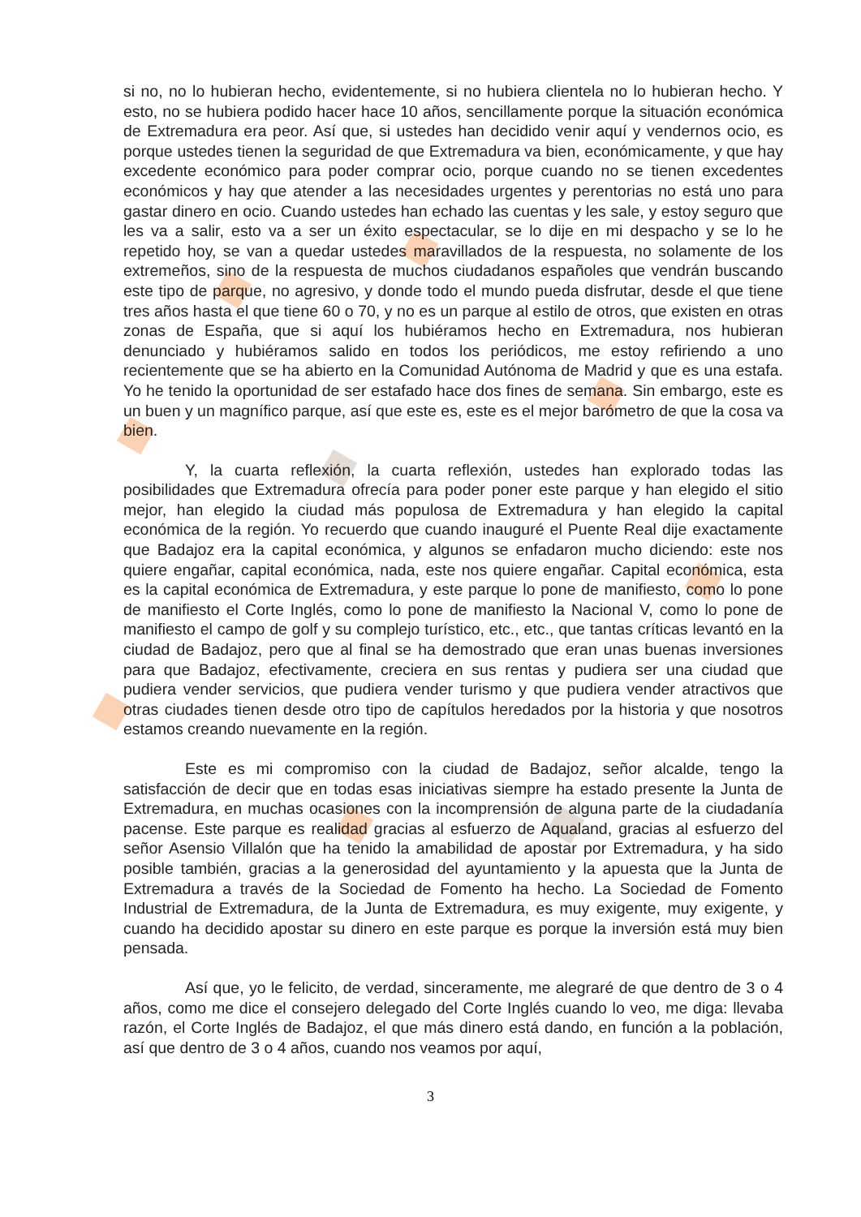si no, no lo hubieran hecho, evidentemente, si no hubiera clientela no lo hubieran hecho. Y esto, no se hubiera podido hacer hace 10 años, sencillamente porque la situación económica de Extremadura era peor. Así que, si ustedes han decidido venir aquí y vendernos ocio, es porque ustedes tienen la seguridad de que Extremadura va bien, económicamente, y que hay excedente económico para poder comprar ocio, porque cuando no se tienen excedentes económicos y hay que atender a las necesidades urgentes y perentorias no está uno para gastar dinero en ocio. Cuando ustedes han echado las cuentas y les sale, y estoy seguro que les va a salir, esto va a ser un éxito espectacular, se lo dije en mi despacho y se lo he repetido hoy, se van a quedar ustedes maravillados de la respuesta, no solamente de los extremeños, sino de la respuesta de muchos ciudadanos españoles que vendrán buscando este tipo de parque, no agresivo, y donde todo el mundo pueda disfrutar, desde el que tiene tres años hasta el que tiene 60 o 70, y no es un parque al estilo de otros, que existen en otras zonas de España, que si aquí los hubiéramos hecho en Extremadura, nos hubieran denunciado y hubiéramos salido en todos los periódicos, me estoy refiriendo a uno recientemente que se ha abierto en la Comunidad Autónoma de Madrid y que es una estafa. Yo he tenido la oportunidad de ser estafado hace dos fines de semana. Sin embargo, este es un buen y un magnífico parque, así que este es, este es el mejor barómetro de que la cosa va bien.
Y, la cuarta reflexión, la cuarta reflexión, ustedes han explorado todas las posibilidades que Extremadura ofrecía para poder poner este parque y han elegido el sitio mejor, han elegido la ciudad más populosa de Extremadura y han elegido la capital económica de la región. Yo recuerdo que cuando inauguré el Puente Real dije exactamente que Badajoz era la capital económica, y algunos se enfadaron mucho diciendo: este nos quiere engañar, capital económica, nada, este nos quiere engañar. Capital económica, esta es la capital económica de Extremadura, y este parque lo pone de manifiesto, como lo pone de manifiesto el Corte Inglés, como lo pone de manifiesto la Nacional V, como lo pone de manifiesto el campo de golf y su complejo turístico, etc., etc., que tantas críticas levantó en la ciudad de Badajoz, pero que al final se ha demostrado que eran unas buenas inversiones para que Badajoz, efectivamente, creciera en sus rentas y pudiera ser una ciudad que pudiera vender servicios, que pudiera vender turismo y que pudiera vender atractivos que otras ciudades tienen desde otro tipo de capítulos heredados por la historia y que nosotros estamos creando nuevamente en la región.
Este es mi compromiso con la ciudad de Badajoz, señor alcalde, tengo la satisfacción de decir que en todas esas iniciativas siempre ha estado presente la Junta de Extremadura, en muchas ocasiones con la incomprensión de alguna parte de la ciudadanía pacense. Este parque es realidad gracias al esfuerzo de Aqualand, gracias al esfuerzo del señor Asensio Villalón que ha tenido la amabilidad de apostar por Extremadura, y ha sido posible también, gracias a la generosidad del ayuntamiento y la apuesta que la Junta de Extremadura a través de la Sociedad de Fomento ha hecho. La Sociedad de Fomento Industrial de Extremadura, de la Junta de Extremadura, es muy exigente, muy exigente, y cuando ha decidido apostar su dinero en este parque es porque la inversión está muy bien pensada.
Así que, yo le felicito, de verdad, sinceramente, me alegraré de que dentro de 3 o 4 años, como me dice el consejero delegado del Corte Inglés cuando lo veo, me diga: llevaba razón, el Corte Inglés de Badajoz, el que más dinero está dando, en función a la población, así que dentro de 3 o 4 años, cuando nos veamos por aquí,
3